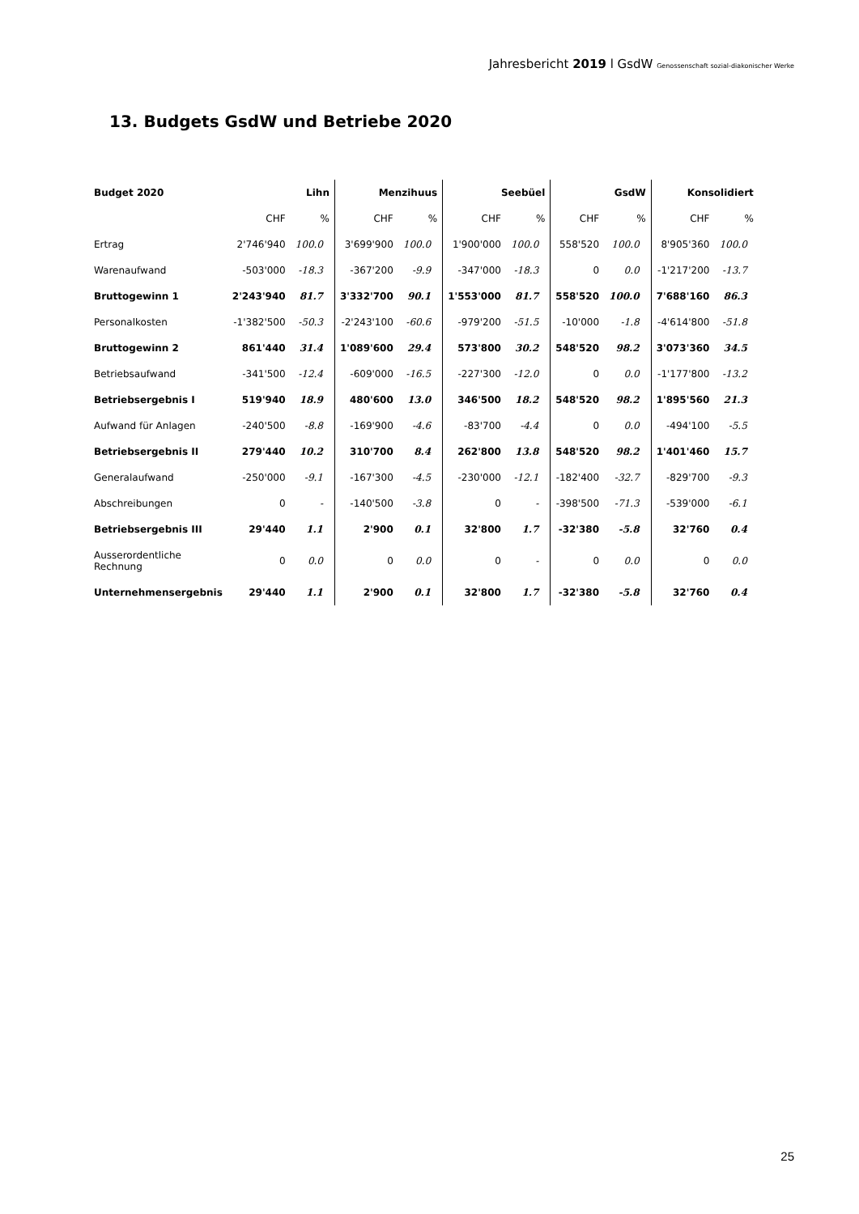Jahresbericht 2019 l GsdW Genossenschaft sozial-diakonischer Werke
13. Budgets GsdW und Betriebe 2020
| Budget 2020 | Lihn | | Menzihuus | | Seebüel | | GsdW | | Konsolidiert | |
| --- | --- | --- | --- | --- | --- | --- | --- | --- | --- | --- |
| | CHF | % | CHF | % | CHF | % | CHF | % | CHF | % |
| Ertrag | 2'746'940 | 100.0 | 3'699'900 | 100.0 | 1'900'000 | 100.0 | 558'520 | 100.0 | 8'905'360 | 100.0 |
| Warenaufwand | -503'000 | -18.3 | -367'200 | -9.9 | -347'000 | -18.3 | 0 | 0.0 | -1'217'200 | -13.7 |
| Bruttogewinn 1 | 2'243'940 | 81.7 | 3'332'700 | 90.1 | 1'553'000 | 81.7 | 558'520 | 100.0 | 7'688'160 | 86.3 |
| Personalkosten | -1'382'500 | -50.3 | -2'243'100 | -60.6 | -979'200 | -51.5 | -10'000 | -1.8 | -4'614'800 | -51.8 |
| Bruttogewinn 2 | 861'440 | 31.4 | 1'089'600 | 29.4 | 573'800 | 30.2 | 548'520 | 98.2 | 3'073'360 | 34.5 |
| Betriebsaufwand | -341'500 | -12.4 | -609'000 | -16.5 | -227'300 | -12.0 | 0 | 0.0 | -1'177'800 | -13.2 |
| Betriebsergebnis I | 519'940 | 18.9 | 480'600 | 13.0 | 346'500 | 18.2 | 548'520 | 98.2 | 1'895'560 | 21.3 |
| Aufwand für Anlagen | -240'500 | -8.8 | -169'900 | -4.6 | -83'700 | -4.4 | 0 | 0.0 | -494'100 | -5.5 |
| Betriebsergebnis II | 279'440 | 10.2 | 310'700 | 8.4 | 262'800 | 13.8 | 548'520 | 98.2 | 1'401'460 | 15.7 |
| Generalaufwand | -250'000 | -9.1 | -167'300 | -4.5 | -230'000 | -12.1 | -182'400 | -32.7 | -829'700 | -9.3 |
| Abschreibungen | 0 | - | -140'500 | -3.8 | 0 | - | -398'500 | -71.3 | -539'000 | -6.1 |
| Betriebsergebnis III | 29'440 | 1.1 | 2'900 | 0.1 | 32'800 | 1.7 | -32'380 | -5.8 | 32'760 | 0.4 |
| Ausserordentliche Rechnung | 0 | 0.0 | 0 | 0.0 | 0 | - | 0 | 0.0 | 0 | 0.0 |
| Unternehmensergebnis | 29'440 | 1.1 | 2'900 | 0.1 | 32'800 | 1.7 | -32'380 | -5.8 | 32'760 | 0.4 |
25